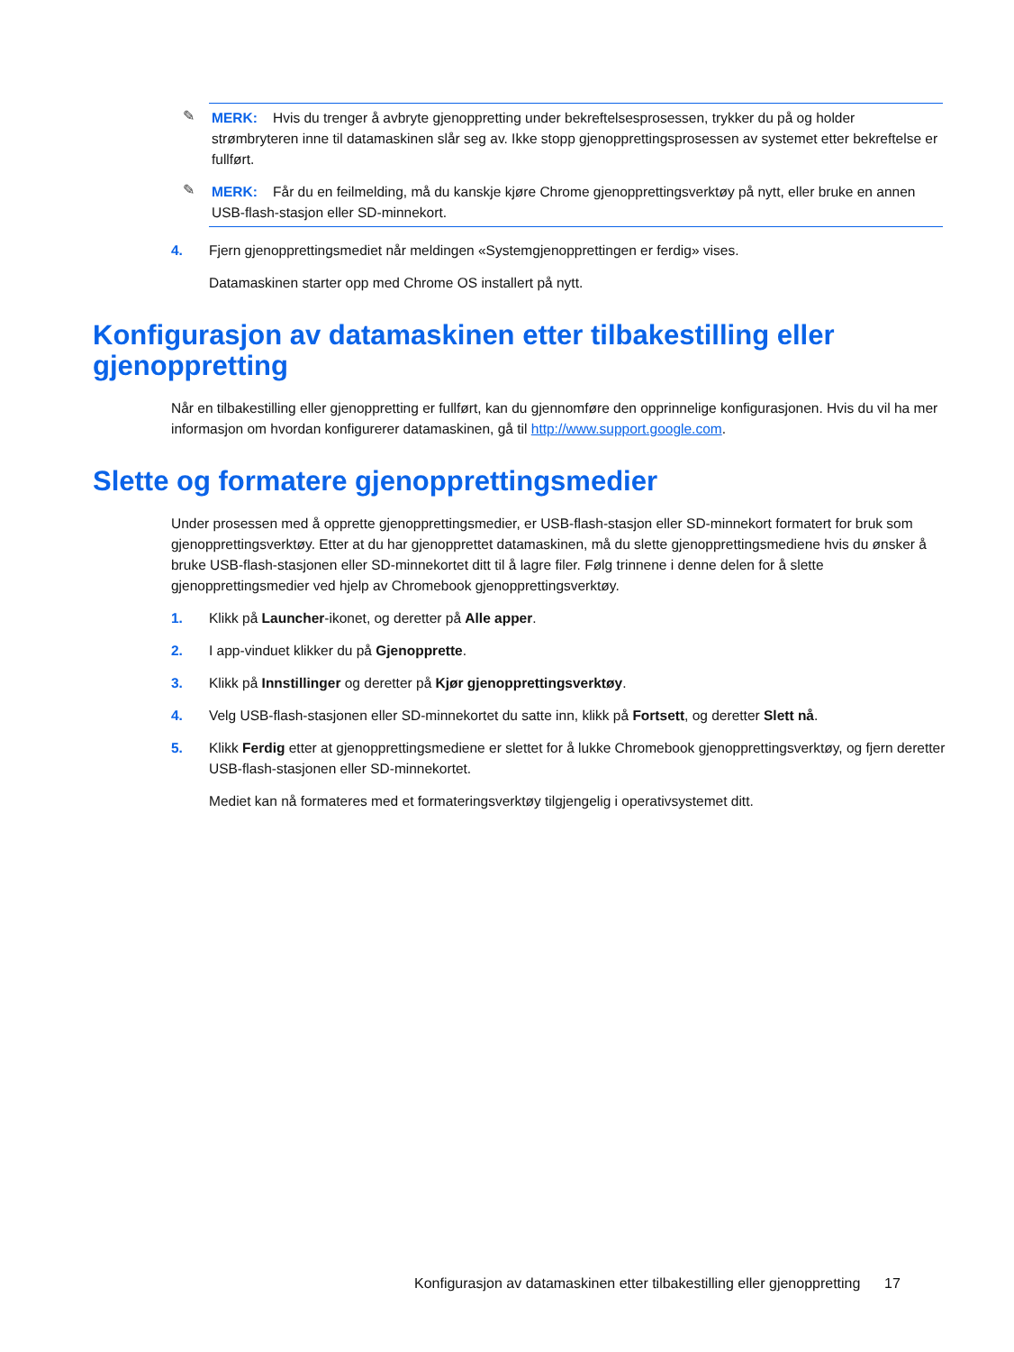✎
MERK: Hvis du trenger å avbryte gjenoppretting under bekreftelsesprosessen, trykker du på og holder strømbryteren inne til datamaskinen slår seg av. Ikke stopp gjenopprettingsprosessen av systemet etter bekreftelse er fullført.
✎
MERK: Får du en feilmelding, må du kanskje kjøre Chrome gjenopprettingsverktøy på nytt, eller bruke en annen USB-flash-stasjon eller SD-minnekort.
4. Fjern gjenopprettingsmediet når meldingen «Systemgjenopprettingen er ferdig» vises.
Datamaskinen starter opp med Chrome OS installert på nytt.
Konfigurasjon av datamaskinen etter tilbakestilling eller gjenoppretting
Når en tilbakestilling eller gjenoppretting er fullført, kan du gjennomføre den opprinnelige konfigurasjonen. Hvis du vil ha mer informasjon om hvordan konfigurerer datamaskinen, gå til http://www.support.google.com.
Slette og formatere gjenopprettingsmedier
Under prosessen med å opprette gjenopprettingsmedier, er USB-flash-stasjon eller SD-minnekort formatert for bruk som gjenopprettingsverktøy. Etter at du har gjenopprettet datamaskinen, må du slette gjenopprettingsmediene hvis du ønsker å bruke USB-flash-stasjonen eller SD-minnekortet ditt til å lagre filer. Følg trinnene i denne delen for å slette gjenopprettingsmedier ved hjelp av Chromebook gjenopprettingsverktøy.
1. Klikk på Launcher-ikonet, og deretter på Alle apper.
2. I app-vinduet klikker du på Gjenopprette.
3. Klikk på Innstillinger og deretter på Kjør gjenopprettingsverktøy.
4. Velg USB-flash-stasjonen eller SD-minnekortet du satte inn, klikk på Fortsett, og deretter Slett nå.
5. Klikk Ferdig etter at gjenopprettingsmediene er slettet for å lukke Chromebook gjenopprettingsverktøy, og fjern deretter USB-flash-stasjonen eller SD-minnekortet.
Mediet kan nå formateres med et formateringsverktøy tilgjengelig i operativsystemet ditt.
Konfigurasjon av datamaskinen etter tilbakestilling eller gjenoppretting 17